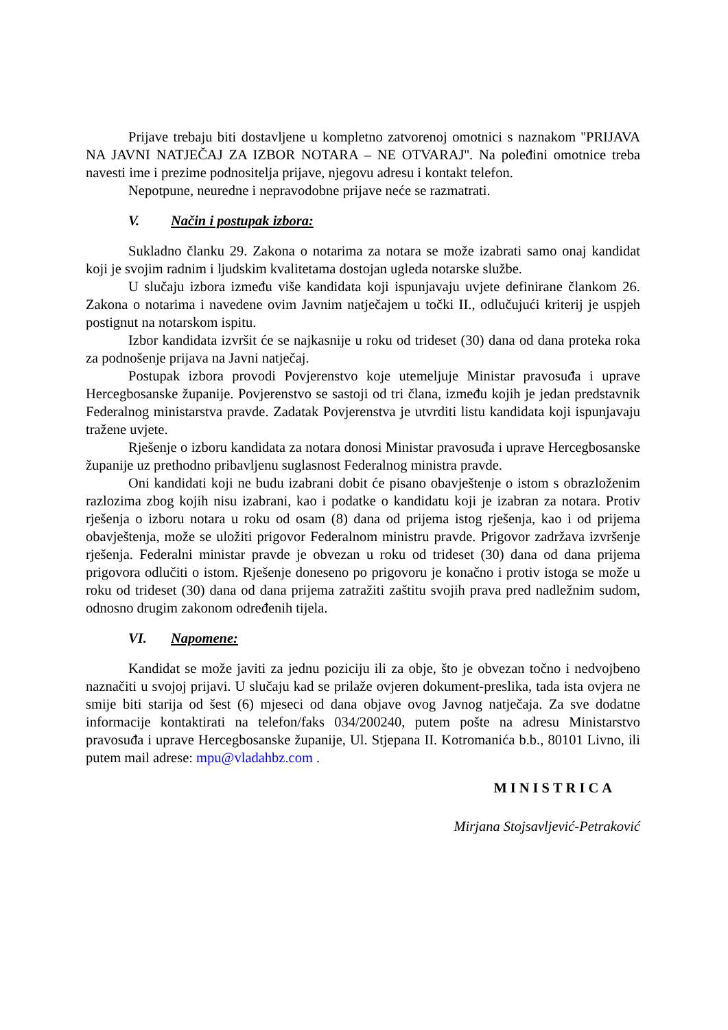Prijave trebaju biti dostavljene u kompletno zatvorenoj omotnici s naznakom ''PRIJAVA NA JAVNI NATJEČAJ ZA IZBOR NOTARA – NE OTVARAJ''. Na poleđini omotnice treba navesti ime i prezime podnositelja prijave, njegovu adresu i kontakt telefon.
Nepotpune, neuredne i nepravodobne prijave neće se razmatrati.
V. Način i postupak izbora:
Sukladno članku 29. Zakona o notarima za notara se može izabrati samo onaj kandidat koji je svojim radnim i ljudskim kvalitetama dostojan ugleda notarske službe.
U slučaju izbora između više kandidata koji ispunjavaju uvjete definirane člankom 26. Zakona o notarima i navedene ovim Javnim natječajem u točki II., odlučujući kriterij je uspjeh postignut na notarskom ispitu.
Izbor kandidata izvršit će se najkasnije u roku od trideset (30) dana od dana proteka roka za podnošenje prijava na Javni natječaj.
Postupak izbora provodi Povjerenstvo koje utemeljuje Ministar pravosuđa i uprave Hercegbosanske županije. Povjerenstvo se sastoji od tri člana, između kojih je jedan predstavnik Federalnog ministarstva pravde. Zadatak Povjerenstva je utvrditi listu kandidata koji ispunjavaju tražene uvjete.
Rješenje o izboru kandidata za notara donosi Ministar pravosuđa i uprave Hercegbosanske županije uz prethodno pribavljenu suglasnost Federalnog ministra pravde.
Oni kandidati koji ne budu izabrani dobit će pisano obavještenje o istom s obrazloženim razlozima zbog kojih nisu izabrani, kao i podatke o kandidatu koji je izabran za notara. Protiv rješenja o izboru notara u roku od osam (8) dana od prijema istog rješenja, kao i od prijema obavještenja, može se uložiti prigovor Federalnom ministru pravde. Prigovor zadržava izvršenje rješenja. Federalni ministar pravde je obvezan u roku od trideset (30) dana od dana prijema prigovora odlučiti o istom. Rješenje doneseno po prigovoru je konačno i protiv istoga se može u roku od trideset (30) dana od dana prijema zatražiti zaštitu svojih prava pred nadležnim sudom, odnosno drugim zakonom određenih tijela.
VI. Napomene:
Kandidat se može javiti za jednu poziciju ili za obje, što je obvezan točno i nedvojbeno naznačiti u svojoj prijavi. U slučaju kad se prilaže ovjeren dokument-preslika, tada ista ovjera ne smije biti starija od šest (6) mjeseci od dana objave ovog Javnog natječaja. Za sve dodatne informacije kontaktirati na telefon/faks 034/200240, putem pošte na adresu Ministarstvo pravosuđa i uprave Hercegbosanske županije, Ul. Stjepana II. Kotromanića b.b., 80101 Livno, ili putem mail adrese: mpu@vladahbz.com .
MINISTRICA
Mirjana Stojsavljević-Petraković